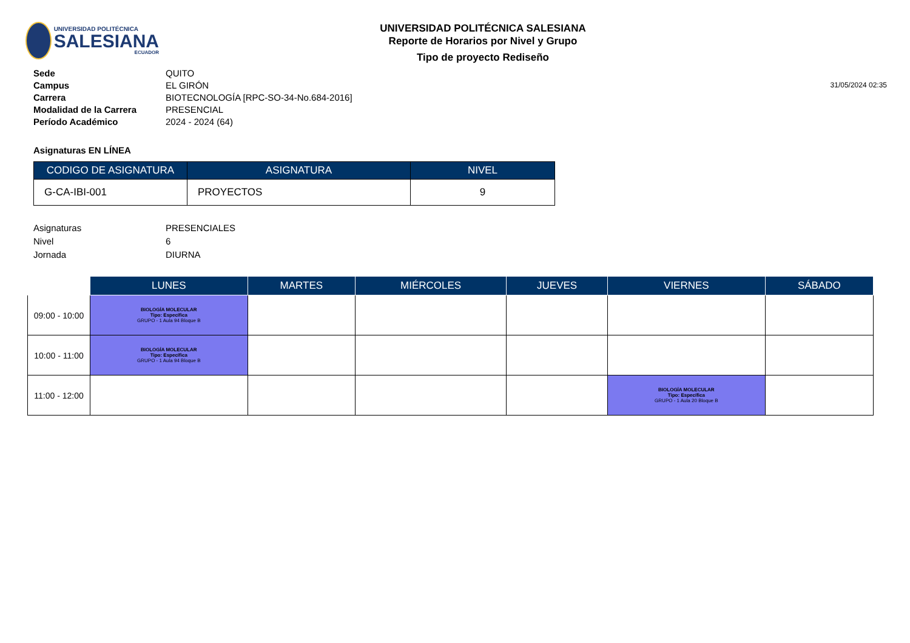UNIVERSIDAD POLITÉCNICA
SALESIANA
ECUADOR
UNIVERSIDAD POLITÉCNICA SALESIANA
Reporte de Horarios por Nivel y Grupo
Tipo de proyecto Rediseño
Sede QUITO
Campus EL GIRÓN
Carrera BIOTECNOLOGÍA [RPC-SO-34-No.684-2016]
Modalidad de la Carrera PRESENCIAL
Período Académico 2024 - 2024 (64)
31/05/2024 02:35
Asignaturas EN LÍNEA
| CODIGO DE ASIGNATURA | ASIGNATURA | NIVEL |
| --- | --- | --- |
| G-CA-IBI-001 | PROYECTOS | 9 |
Asignaturas
Nivel
Jornada
PRESENCIALES
6
DIURNA
| | LUNES | MARTES | MIÉRCOLES | JUEVES | VIERNES | SÁBADO |
| --- | --- | --- | --- | --- | --- | --- |
| 09:00 - 10:00 | BIOLOGÍA MOLECULAR Tipo: Específica GRUPO - 1 Aula 94 Bloque B | | | | | |
| 10:00 - 11:00 | BIOLOGÍA MOLECULAR Tipo: Específica GRUPO - 1 Aula 94 Bloque B | | | | | |
| 11:00 - 12:00 | | | | | BIOLOGÍA MOLECULAR Tipo: Específica GRUPO - 1 Aula 20 Bloque B | |